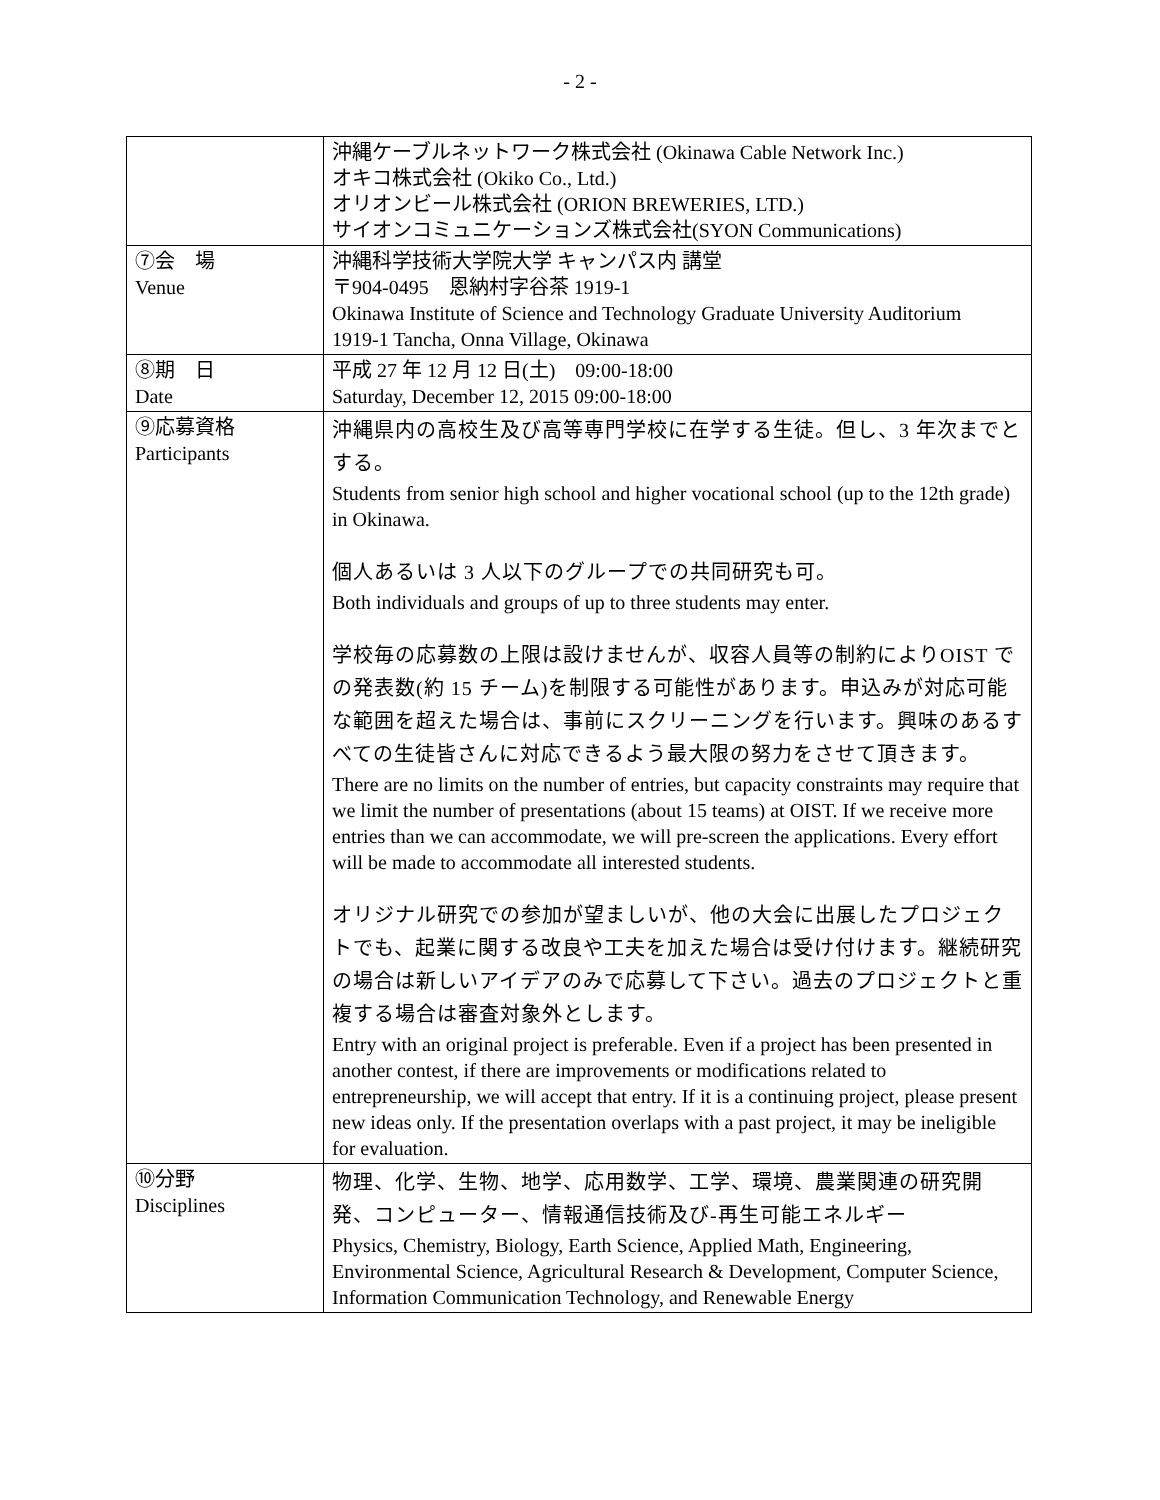- 2 -
| | 沖縄ケーブルネットワーク株式会社 (Okinawa Cable Network Inc.) オキコ株式会社 (Okiko Co., Ltd.) オリオンビール株式会社 (ORION BREWERIES, LTD.) サイオンコミュニケーションズ株式会社(SYON Communications) |
| ⑦会 場 Venue | 沖縄科学技術大学院大学 キャンパス内 講堂 〒904-0495 恩納村字谷茶 1919-1 Okinawa Institute of Science and Technology Graduate University Auditorium 1919-1 Tancha, Onna Village, Okinawa |
| ⑧期 日 Date | 平成 27 年 12 月 12 日(土) 09:00-18:00 Saturday, December 12, 2015 09:00-18:00 |
| ⑨応募資格 Participants | 沖縄県内の高校生及び高等専門学校に在学する生徒。但し、3 年次までとする。 Students from senior high school and higher vocational school (up to the 12th grade) in Okinawa. 個人あるいは 3 人以下のグループでの共同研究も可。 Both individuals and groups of up to three students may enter. 学校毎の応募数の上限は設けませんが、収容人員等の制約によりOIST での発表数(約 15 チーム)を制限する可能性があります。申込みが対応可能な範囲を超えた場合は、事前にスクリーニングを行います。興味のあるすべての生徒皆さんに対応できるよう最大限の努力をさせて頂きます。 There are no limits on the number of entries, but capacity constraints may require that we limit the number of presentations (about 15 teams) at OIST. If we receive more entries than we can accommodate, we will pre-screen the applications. Every effort will be made to accommodate all interested students. オリジナル研究での参加が望ましいが、他の大会に出展したプロジェクトでも、起業に関する改良や工夫を加えた場合は受け付けます。継続研究の場合は新しいアイデアのみで応募して下さい。過去のプロジェクトと重複する場合は審査対象外とします。 Entry with an original project is preferable. Even if a project has been presented in another contest, if there are improvements or modifications related to entrepreneurship, we will accept that entry. If it is a continuing project, please present new ideas only. If the presentation overlaps with a past project, it may be ineligible for evaluation. |
| ⑩分野 Disciplines | 物理、化学、生物、地学、応用数学、工学、環境、農業関連の研究開発、コンピューター、情報通信技術及び-再生可能エネルギー Physics, Chemistry, Biology, Earth Science, Applied Math, Engineering, Environmental Science, Agricultural Research & Development, Computer Science, Information Communication Technology, and Renewable Energy |